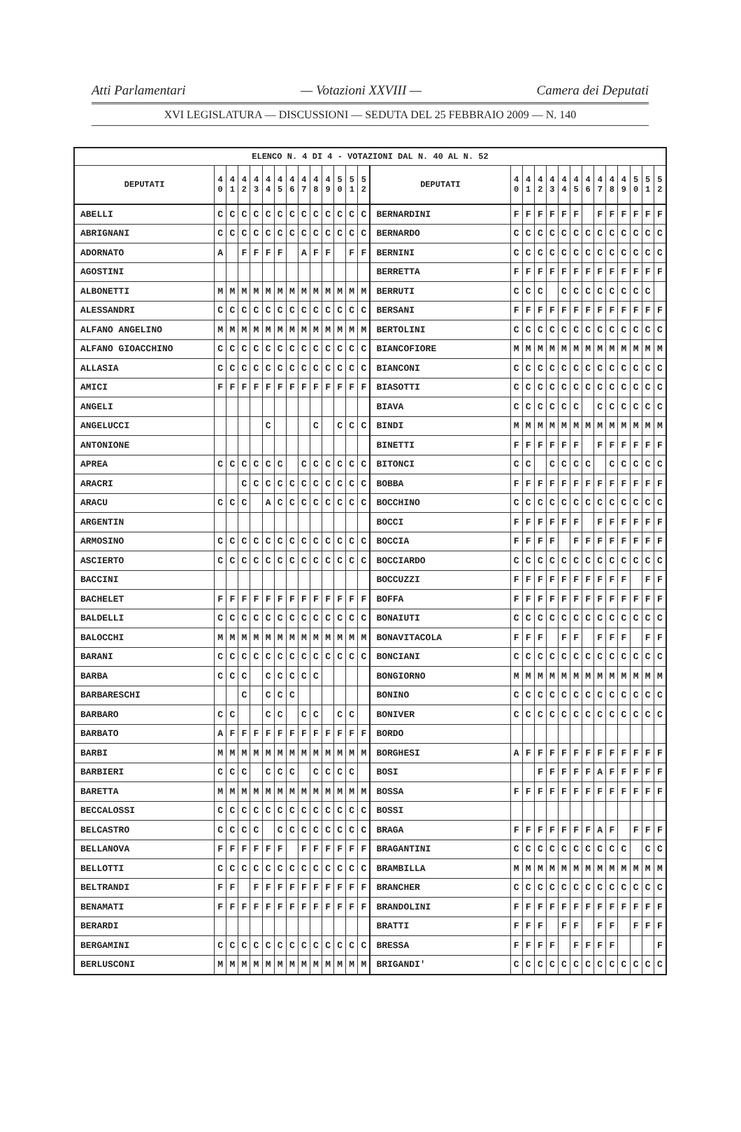Atti Parlamentari — Votazioni XXVIII — Camera dei Deputati
XVI LEGISLATURA — DISCUSSIONI — SEDUTA DEL 25 FEBBRAIO 2009 — N. 140
| ELENCO N. 4 DI 4 - VOTAZIONI DAL N. 40 AL N. 52 | | | | | | | | | | | | | | | | | | | | | | | | | | | |
| --- | --- | --- | --- | --- | --- | --- | --- | --- | --- | --- | --- | --- | --- | --- | --- | --- | --- | --- | --- | --- | --- | --- | --- | --- | --- | --- | --- |
| DEPUTATI | 4 0 | 4 1 | 4 2 | 4 3 | 4 4 | 4 5 | 4 6 | 4 7 | 4 8 | 4 9 | 5 0 | 5 1 | 5 2 | DEPUTATI | 4 0 | 4 1 | 4 2 | 4 3 | 4 4 | 4 5 | 4 6 | 4 7 | 4 8 | 4 9 | 5 0 | 5 1 | 5 2 |
| ABELLI | C | C | C | C | C | C | C | C | C | C | C | C | C | BERNARDINI | F | F | F | F | F | F | | F | F | F | F | F | F |
| ABRIGNANI | C | C | C | C | C | C | C | C | C | C | C | C | C | BERNARDO | C | C | C | C | C | C | C | C | C | C | C | C | C |
| ADORNATO | A | | F | F | F | F | | A | F | F | | F | F | BERNINI | C | C | C | C | C | C | C | C | C | C | C | C | C |
| AGOSTINI | | | | | | | | | | | | | | BERRETTA | F | F | F | F | F | F | F | F | F | F | F | F | F |
| ALBONETTI | M | M | M | M | M | M | M | M | M | M | M | M | M | BERRUTI | C | C | C | | C | C | C | C | C | C | C | C | |
| ALESSANDRI | C | C | C | C | C | C | C | C | C | C | C | C | C | BERSANI | F | F | F | F | F | F | F | F | F | F | F | F | F |
| ALFANO ANGELINO | M | M | M | M | M | M | M | M | M | M | M | M | M | BERTOLINI | C | C | C | C | C | C | C | C | C | C | C | C | C |
| ALFANO GIOACCHINO | C | C | C | C | C | C | C | C | C | C | C | C | C | BIANCOFIORE | M | M | M | M | M | M | M | M | M | M | M | M | M |
| ALLASIA | C | C | C | C | C | C | C | C | C | C | C | C | C | BIANCONI | C | C | C | C | C | C | C | C | C | C | C | C | C |
| AMICI | F | F | F | F | F | F | F | F | F | F | F | F | F | BIASOTTI | C | C | C | C | C | C | C | C | C | C | C | C | C |
| ANGELI | | | | | | | | | | | | | | BIAVA | C | C | C | C | C | C | | C | C | C | C | C | C |
| ANGELUCCI | | | | | C | | | | C | | C | C | C | BINDI | M | M | M | M | M | M | M | M | M | M | M | M | M |
| ANTONIONE | | | | | | | | | | | | | | BINETTI | F | F | F | F | F | F | | F | F | F | F | F | F |
| APREA | C | C | C | C | C | C | | C | C | C | C | C | C | BITONCI | C | C | | C | C | C | C | | C | C | C | C | C |
| ARACRI | | | C | C | C | C | C | C | C | C | C | C | C | BOBBA | F | F | F | F | F | F | F | F | F | F | F | F | F |
| ARACU | C | C | C | | A | C | C | C | C | C | C | C | C | BOCCHINO | C | C | C | C | C | C | C | C | C | C | C | C | C |
| ARGENTIN | | | | | | | | | | | | | | BOCCI | F | F | F | F | F | F | | F | F | F | F | F | F |
| ARMOSINO | C | C | C | C | C | C | C | C | C | C | C | C | C | BOCCIA | F | F | F | F | | F | F | F | F | F | F | F | F |
| ASCIERTO | C | C | C | C | C | C | C | C | C | C | C | C | C | BOCCIARDO | C | C | C | C | C | C | C | C | C | C | C | C | C |
| BACCINI | | | | | | | | | | | | | | BOCCUZZI | F | F | F | F | F | F | F | F | F | F | | F | F |
| BACHELET | F | F | F | F | F | F | F | F | F | F | F | F | F | BOFFA | F | F | F | F | F | F | F | F | F | F | F | F | F |
| BALDELLI | C | C | C | C | C | C | C | C | C | C | C | C | C | BONAIUTI | C | C | C | C | C | C | C | C | C | C | C | C | C |
| BALOCCHI | M | M | M | M | M | M | M | M | M | M | M | M | M | BONAVITACOLA | F | F | F | | F | F | | F | F | F | | F | F |
| BARANI | C | C | C | C | C | C | C | C | C | C | C | C | C | BONCIANI | C | C | C | C | C | C | C | C | C | C | C | C | C |
| BARBA | C | C | C | | C | C | C | C | C | | | | | BONGIORNO | M | M | M | M | M | M | M | M | M | M | M | M | M |
| BARBARESCHI | | | C | | C | C | C | | | | | | | BONINO | C | C | C | C | C | C | C | C | C | C | C | C | C |
| BARBARO | C | C | | | C | C | | C | C | | C | C | | BONIVER | C | C | C | C | C | C | C | C | C | C | C | C | C |
| BARBATO | A | F | F | F | F | F | F | F | F | F | F | F | F | BORDO | | | | | | | | | | | | | |
| BARBI | M | M | M | M | M | M | M | M | M | M | M | M | M | BORGHESI | A | F | F | F | F | F | F | F | F | F | F | F | F |
| BARBIERI | C | C | C | | C | C | C | | C | C | C | C | | BOSI | | | F | F | F | F | F | A | F | F | F | F | F |
| BARETTA | M | M | M | M | M | M | M | M | M | M | M | M | M | BOSSA | F | F | F | F | F | F | F | F | F | F | F | F | F |
| BECCALOSSI | C | C | C | C | C | C | C | C | C | C | C | C | C | BOSSI | | | | | | | | | | | | | |
| BELCASTRO | C | C | C | C | | C | C | C | C | C | C | C | C | BRAGA | F | F | F | F | F | F | F | A | F | | F | F | F |
| BELLANOVA | F | F | F | F | F | F | | F | F | F | F | F | F | BRAGANTINI | C | C | C | C | C | C | C | C | C | C | | C | C |
| BELLOTTI | C | C | C | C | C | C | C | C | C | C | C | C | C | BRAMBILLA | M | M | M | M | M | M | M | M | M | M | M | M | M |
| BELTRANDI | F | F | | F | F | F | F | F | F | F | F | F | F | BRANCHER | C | C | C | C | C | C | C | C | C | C | C | C | C |
| BENAMATI | F | F | F | F | F | F | F | F | F | F | F | F | F | BRANDOLINI | F | F | F | F | F | F | F | F | F | F | F | F | F |
| BERARDI | | | | | | | | | | | | | | BRATTI | F | F | F | | F | F | | F | F | | F | F | F |
| BERGAMINI | C | C | C | C | C | C | C | C | C | C | C | C | C | BRESSA | F | F | F | F | | F | F | F | F | | | | F |
| BERLUSCONI | M | M | M | M | M | M | M | M | M | M | M | M | M | BRIGANDI' | C | C | C | C | C | C | C | C | C | C | C | C | C |